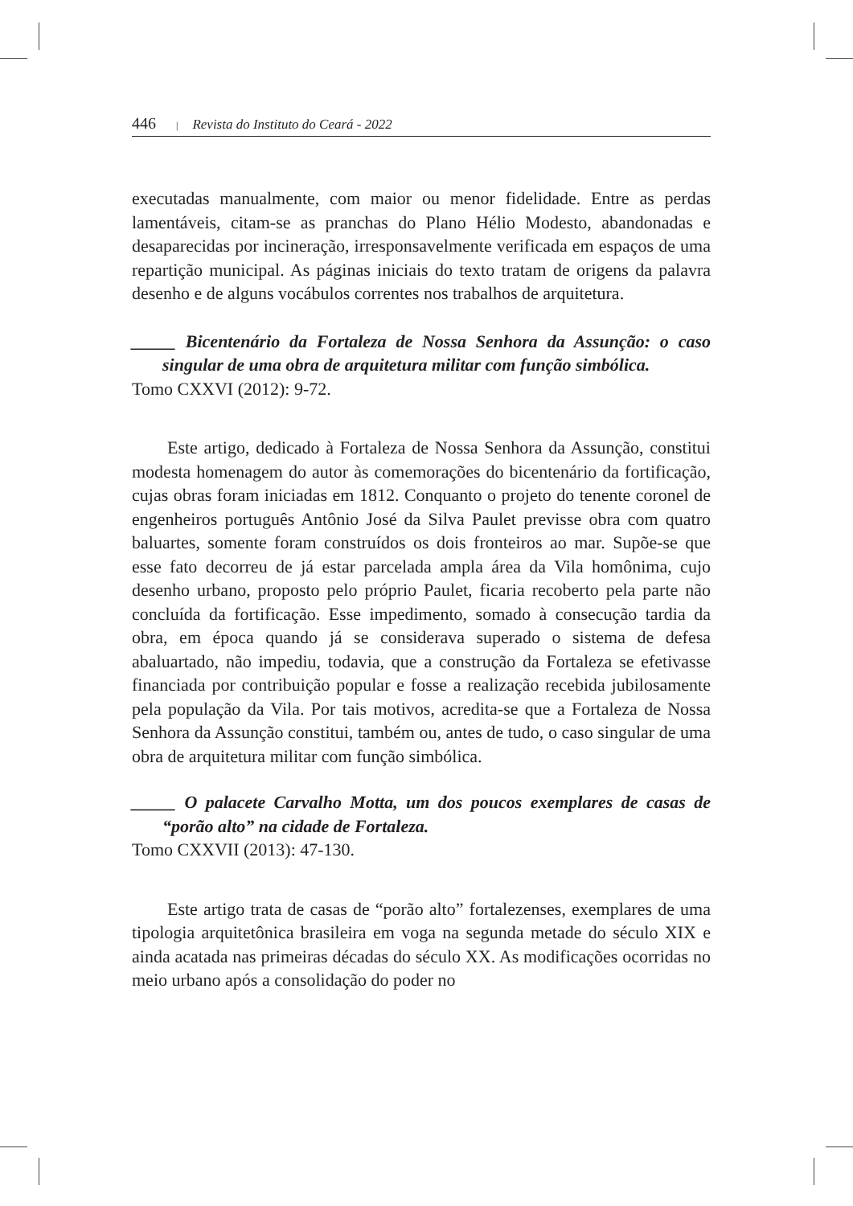446 | Revista do Instituto do Ceará - 2022
executadas manualmente, com maior ou menor fidelidade. Entre as perdas lamentáveis, citam-se as pranchas do Plano Hélio Modesto, abandonadas e desaparecidas por incineração, irresponsavelmente verificada em espaços de uma repartição municipal. As páginas iniciais do texto tratam de origens da palavra desenho e de alguns vocábulos correntes nos trabalhos de arquitetura.
_____ Bicentenário da Fortaleza de Nossa Senhora da Assunção: o caso singular de uma obra de arquitetura militar com função simbólica.
Tomo CXXVI (2012): 9-72.
Este artigo, dedicado à Fortaleza de Nossa Senhora da Assunção, constitui modesta homenagem do autor às comemorações do bicentenário da fortificação, cujas obras foram iniciadas em 1812. Conquanto o projeto do tenente coronel de engenheiros português Antônio José da Silva Paulet previsse obra com quatro baluartes, somente foram construídos os dois fronteiros ao mar. Supõe-se que esse fato decorreu de já estar parcelada ampla área da Vila homônima, cujo desenho urbano, proposto pelo próprio Paulet, ficaria recoberto pela parte não concluída da fortificação. Esse impedimento, somado à consecução tardia da obra, em época quando já se considerava superado o sistema de defesa abaluartado, não impediu, todavia, que a construção da Fortaleza se efetivasse financiada por contribuição popular e fosse a realização recebida jubilosamente pela população da Vila. Por tais motivos, acredita-se que a Fortaleza de Nossa Senhora da Assunção constitui, também ou, antes de tudo, o caso singular de uma obra de arquitetura militar com função simbólica.
_____ O palacete Carvalho Motta, um dos poucos exemplares de casas de “porão alto” na cidade de Fortaleza.
Tomo CXXVII (2013): 47-130.
Este artigo trata de casas de “porão alto” fortalezenses, exemplares de uma tipologia arquitetônica brasileira em voga na segunda metade do século XIX e ainda acatada nas primeiras décadas do século XX. As modificações ocorridas no meio urbano após a consolidação do poder no